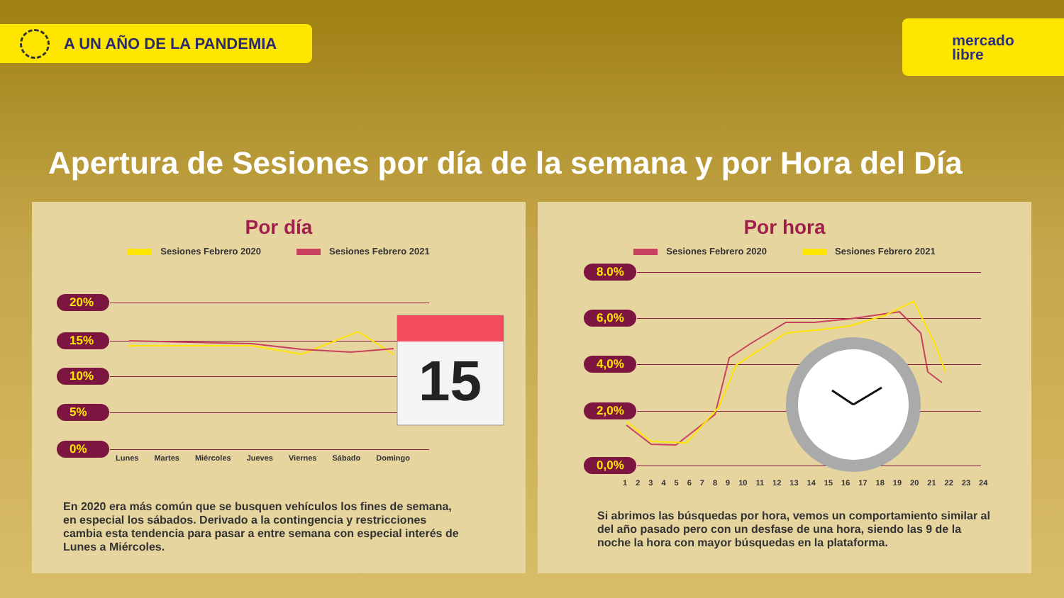A UN AÑO DE LA PANDEMIA
mercado
libre
Apertura de Sesiones por día de la semana y por Hora del Día
Por día
Sesiones Febrero 2020 Sesiones Febrero 2021
20%
15%
10%
5%
0%
15
Lunes Martes Miércoles Jueves Viernes Sábado Domingo
En 2020 era más común que se busquen vehículos los fines de semana, en especial los sábados. Derivado a la contingencia y restricciones cambia esta tendencia para pasar a entre semana con especial interés de Lunes a Miércoles.
Por hora
Sesiones Febrero 2020 Sesiones Febrero 2021
8.0%
6,0%
4,0%
2,0%
0,0%
123456789 10 11 12 13 14 15 16 17 18 19 20 21 22 23 24
Si abrimos las búsquedas por hora, vemos un comportamiento similar al del año pasado pero con un desfase de una hora, siendo las 9 de la noche la hora con mayor búsquedas en la plataforma.